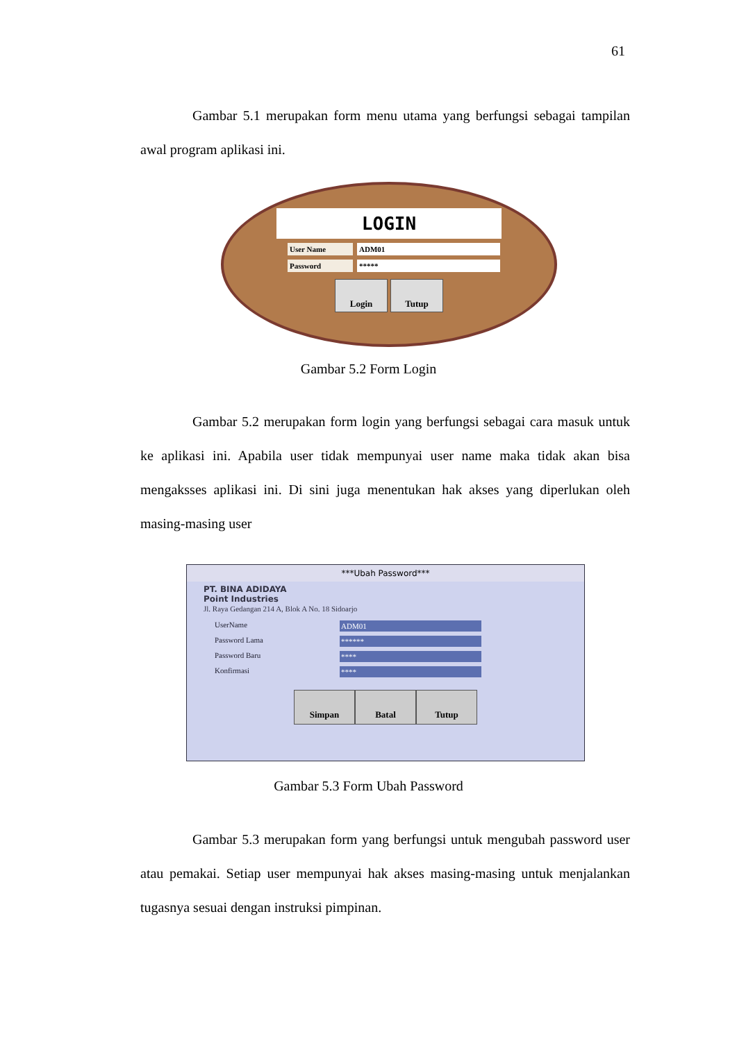61
Gambar 5.1 merupakan form menu utama yang berfungsi sebagai tampilan awal program aplikasi ini.
LOGIN
User Name ADM01
Password *****
Login Tutup
Gambar 5.2 Form Login
Gambar 5.2 merupakan form login yang berfungsi sebagai cara masuk untuk ke aplikasi ini. Apabila user tidak mempunyai user name maka tidak akan bisa mengaksses aplikasi ini. Di sini juga menentukan hak akses yang diperlukan oleh masing-masing user
***Ubah Password***
PT. BINA ADIDAYA
Point Industries
Jl. Raya Gedangan 214 A, Blok A No. 18 Sidoarjo
UserName ADM01
Password Lama ******
Password Baru ****
Konfirmasi ****
Simpan Batal Tutup
Gambar 5.3 Form Ubah Password
Gambar 5.3 merupakan form yang berfungsi untuk mengubah password user atau pemakai. Setiap user mempunyai hak akses masing-masing untuk menjalankan tugasnya sesuai dengan instruksi pimpinan.